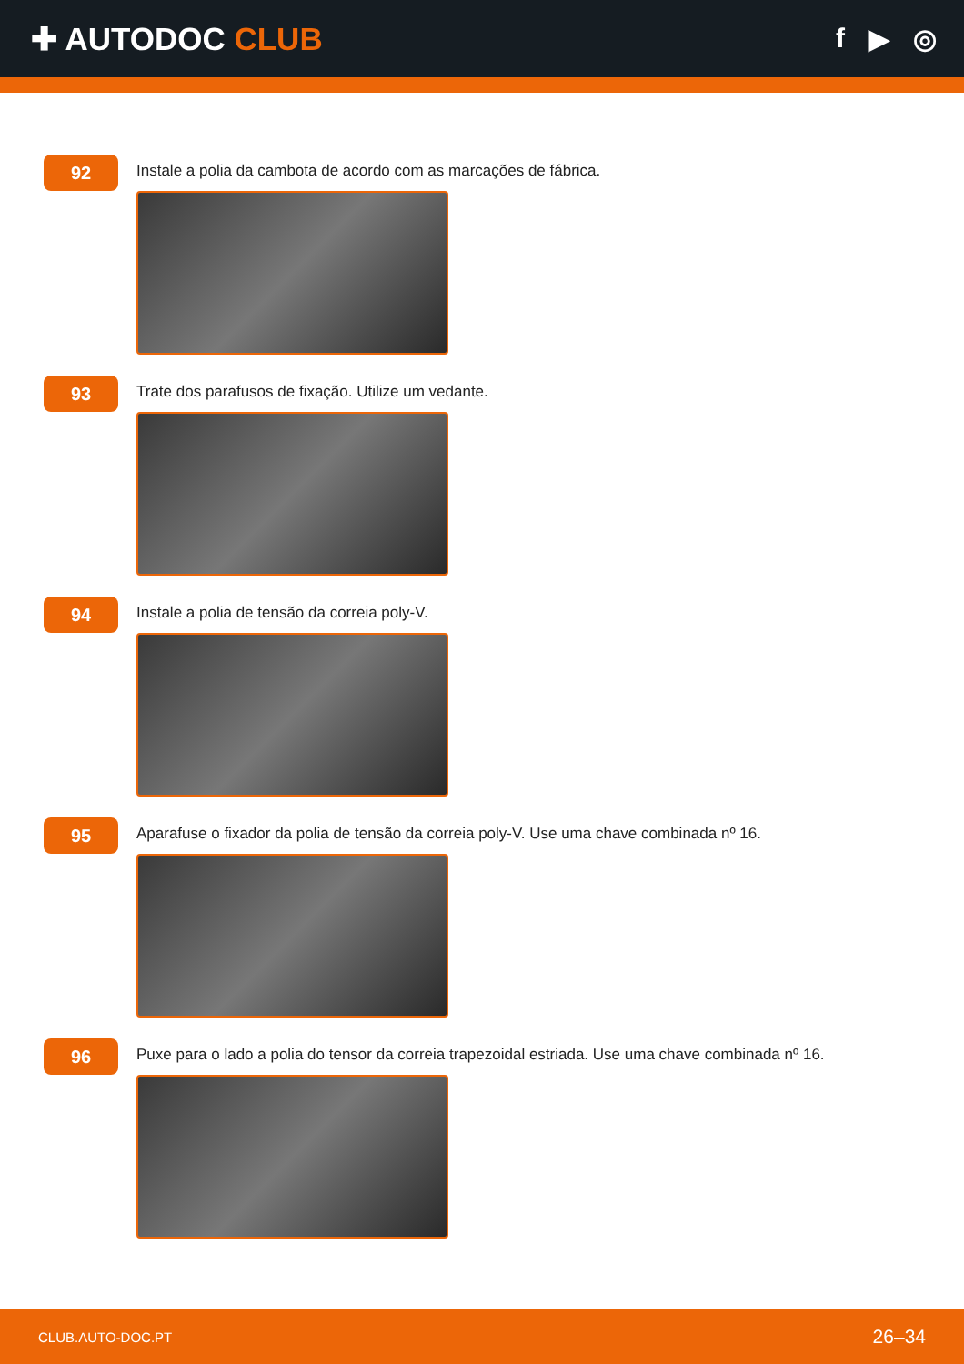✚ AUTODOC CLUB
f ▶ ◎
92
Instale a polia da cambota de acordo com as marcações de fábrica.
93
Trate dos parafusos de fixação. Utilize um vedante.
94
Instale a polia de tensão da correia poly-V.
95
Aparafuse o fixador da polia de tensão da correia poly-V. Use uma chave combinada nº 16.
96
Puxe para o lado a polia do tensor da correia trapezoidal estriada. Use uma chave combinada nº 16.
CLUB.AUTO-DOC.PT 26–34